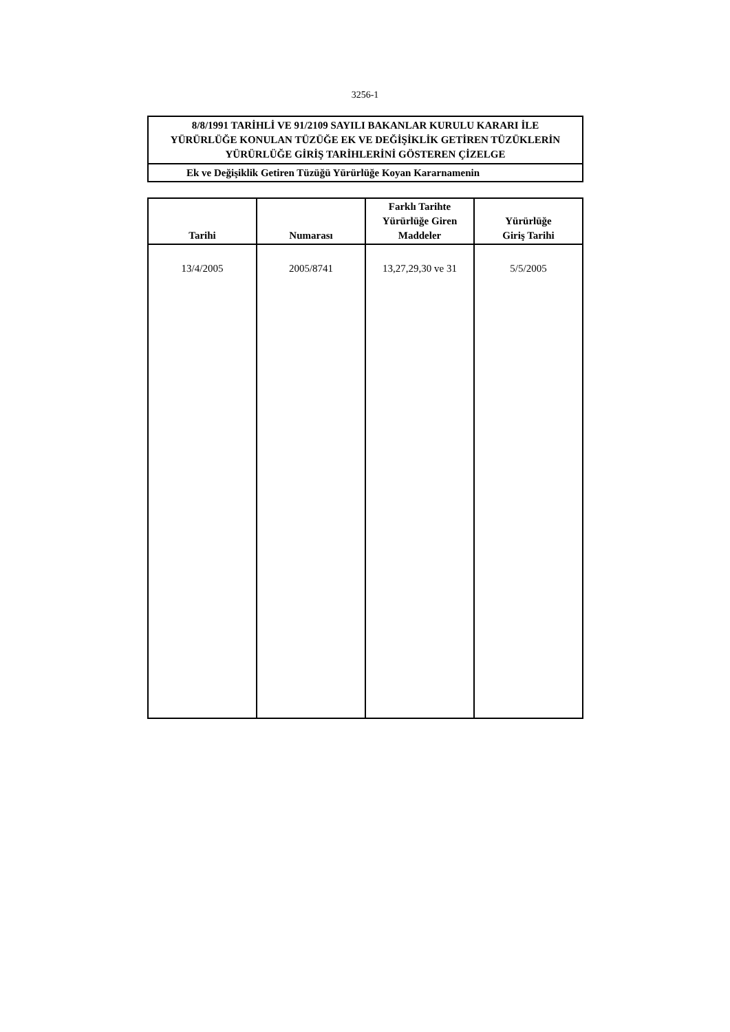3256-1
8/8/1991 TARİHLİ VE 91/2109 SAYILI BAKANLAR KURULU KARARI İLE
YÜRÜRLÜĞE KONULAN TÜZÜĞE EK VE DEĞİŞİKLİK GETİREN TÜZÜKLERİN
YÜRÜRLÜĞE GİRİŞ TARİHLERİNİ GÖSTEREN ÇİZELGE
Ek ve Değişiklik Getiren Tüzüğü Yürürlüğe Koyan Kararnamenin
| Tarihi | Numarası | Farklı Tarihte Yürürlüğe Giren Maddeler | Yürürlüğe Giriş Tarihi |
| --- | --- | --- | --- |
| 13/4/2005 | 2005/8741 | 13,27,29,30 ve 31 | 5/5/2005 |